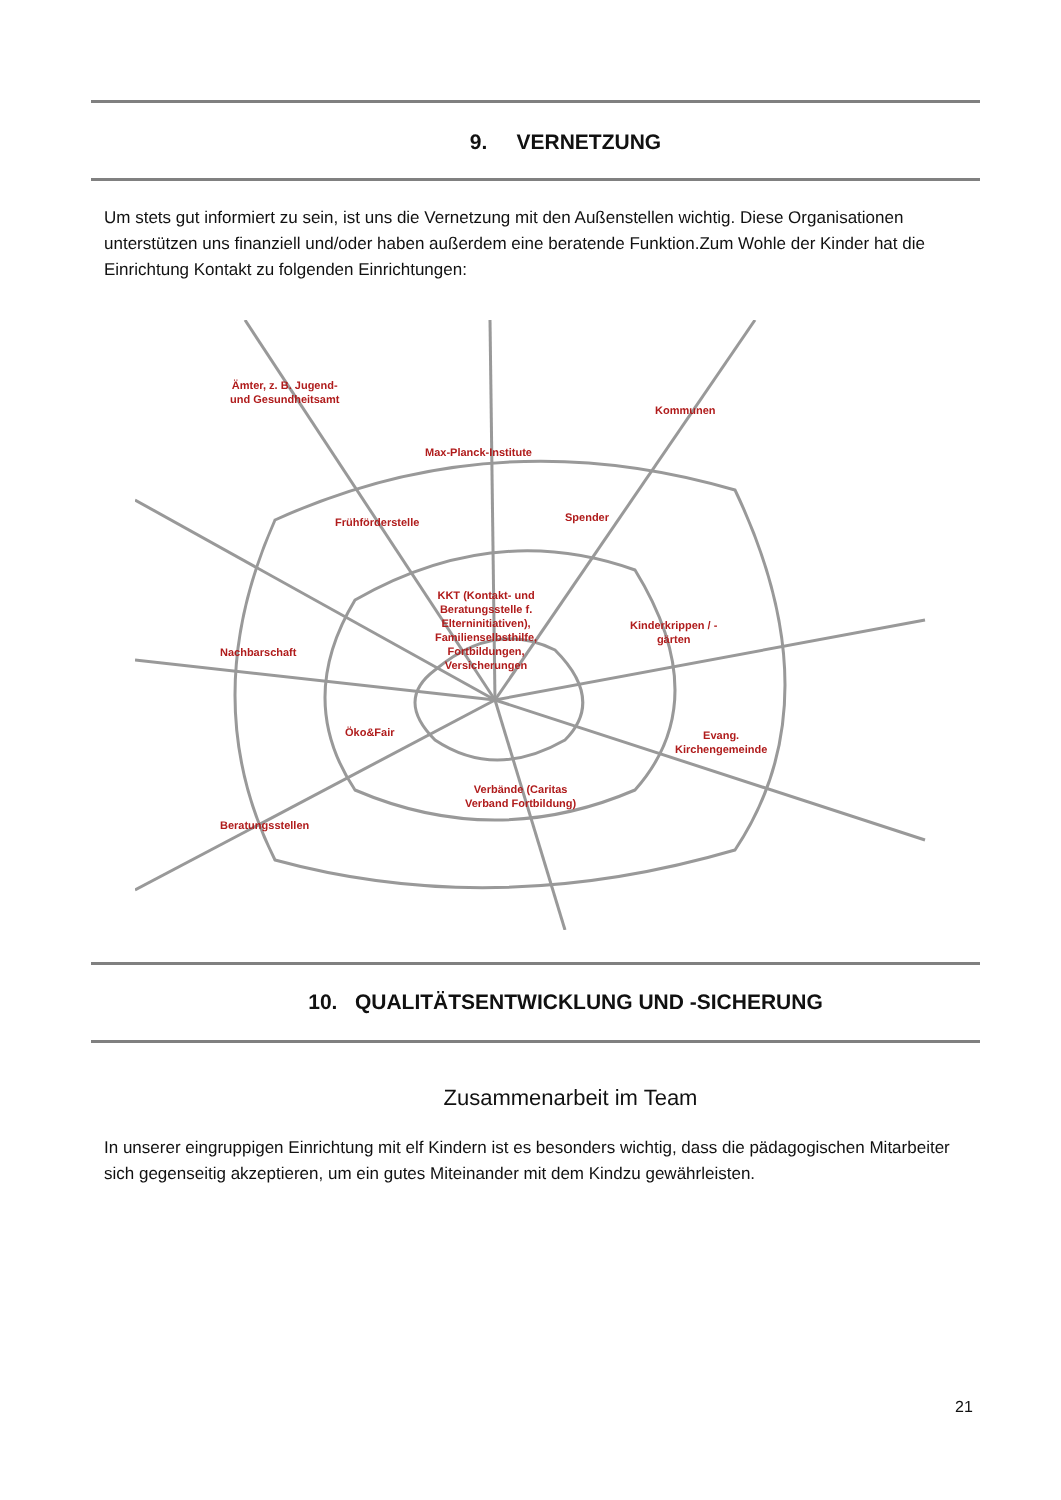9. VERNETZUNG
Um stets gut informiert zu sein, ist uns die Vernetzung mit den Außenstellen wichtig. Diese Organisationen unterstützen uns finanziell und/oder haben außerdem eine beratende Funktion.Zum Wohle der Kinder hat die Einrichtung Kontakt zu folgenden Einrichtungen:
Ämter, z. B. Jugend-
und Gesundheitsamt
Kommunen
Max-Planck-Institute
Frühförderstelle Spender
KKT (Kontakt- und
Beratungsstelle f.
Elterninitiativen),
Familienselbsthilfe,
Fortbildungen,
Versicherungen
Kinderkrippen / -
gärten
Nachbarschaft
Öko&Fair
Evang.
Kirchengemeinde
Verbände (Caritas
Verband Fortbildung)
Beratungsstellen
10. QUALITÄTSENTWICKLUNG UND -SICHERUNG
Zusammenarbeit im Team
In unserer eingruppigen Einrichtung mit elf Kindern ist es besonders wichtig, dass die pädagogischen Mitarbeiter sich gegenseitig akzeptieren, um ein gutes Miteinander mit dem Kindzu gewährleisten.
21